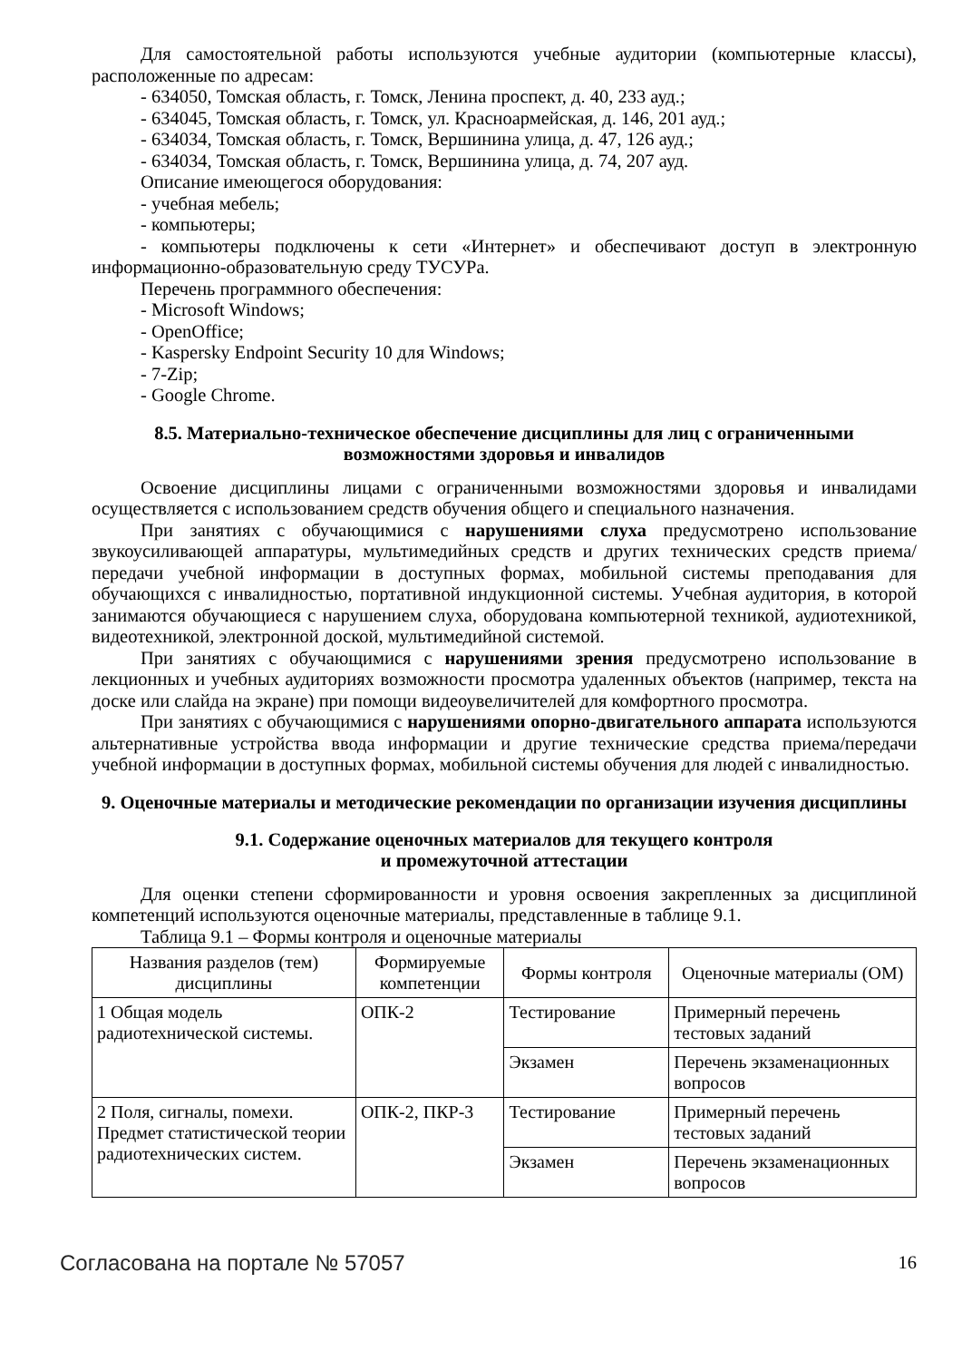Для самостоятельной работы используются учебные аудитории (компьютерные классы), расположенные по адресам:
- 634050, Томская область, г. Томск, Ленина проспект, д. 40, 233 ауд.;
- 634045, Томская область, г. Томск, ул. Красноармейская, д. 146, 201 ауд.;
- 634034, Томская область, г. Томск, Вершинина улица, д. 47, 126 ауд.;
- 634034, Томская область, г. Томск, Вершинина улица, д. 74, 207 ауд.
Описание имеющегося оборудования:
- учебная мебель;
- компьютеры;
- компьютеры подключены к сети «Интернет» и обеспечивают доступ в электронную информационно-образовательную среду ТУСУРа.
Перечень программного обеспечения:
- Microsoft Windows;
- OpenOffice;
- Kaspersky Endpoint Security 10 для Windows;
- 7-Zip;
- Google Chrome.
8.5. Материально-техническое обеспечение дисциплины для лиц с ограниченными возможностями здоровья и инвалидов
Освоение дисциплины лицами с ограниченными возможностями здоровья и инвалидами осуществляется с использованием средств обучения общего и специального назначения.
При занятиях с обучающимися с нарушениями слуха предусмотрено использование звукоусиливающей аппаратуры, мультимедийных средств и других технических средств приема/передачи учебной информации в доступных формах, мобильной системы преподавания для обучающихся с инвалидностью, портативной индукционной системы. Учебная аудитория, в которой занимаются обучающиеся с нарушением слуха, оборудована компьютерной техникой, аудиотехникой, видеотехникой, электронной доской, мультимедийной системой.
При занятиях с обучающимися с нарушениями зрения предусмотрено использование в лекционных и учебных аудиториях возможности просмотра удаленных объектов (например, текста на доске или слайда на экране) при помощи видеоувеличителей для комфортного просмотра.
При занятиях с обучающимися с нарушениями опорно-двигательного аппарата используются альтернативные устройства ввода информации и другие технические средства приема/передачи учебной информации в доступных формах, мобильной системы обучения для людей с инвалидностью.
9. Оценочные материалы и методические рекомендации по организации изучения дисциплины
9.1. Содержание оценочных материалов для текущего контроля
и промежуточной аттестации
Для оценки степени сформированности и уровня освоения закрепленных за дисциплиной компетенций используются оценочные материалы, представленные в таблице 9.1.
Таблица 9.1 – Формы контроля и оценочные материалы
| Названия разделов (тем) дисциплины | Формируемые компетенции | Формы контроля | Оценочные материалы (ОМ) |
| --- | --- | --- | --- |
| 1 Общая модель радиотехнической системы. | ОПК-2 | Тестирование | Примерный перечень тестовых заданий |
| | | Экзамен | Перечень экзаменационных вопросов |
| 2 Поля, сигналы, помехи. Предмет статистической теории радиотехнических систем. | ОПК-2, ПКР-3 | Тестирование | Примерный перечень тестовых заданий |
| | | Экзамен | Перечень экзаменационных вопросов |
Согласована на портале № 57057 16